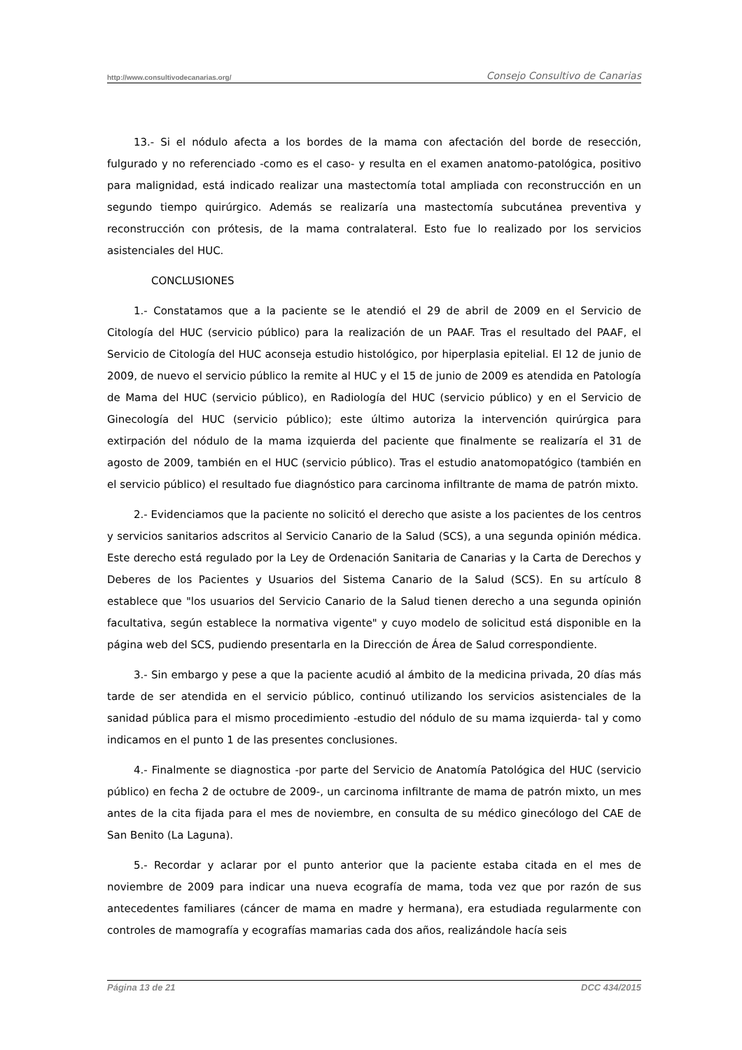http://www.consultivodecanarias.org/ Consejo Consultivo de Canarias
13.- Si el nódulo afecta a los bordes de la mama con afectación del borde de resección, fulgurado y no referenciado -como es el caso- y resulta en el examen anatomo-patológica, positivo para malignidad, está indicado realizar una mastectomía total ampliada con reconstrucción en un segundo tiempo quirúrgico. Además se realizaría una mastectomía subcutánea preventiva y reconstrucción con prótesis, de la mama contralateral. Esto fue lo realizado por los servicios asistenciales del HUC.
CONCLUSIONES
1.- Constatamos que a la paciente se le atendió el 29 de abril de 2009 en el Servicio de Citología del HUC (servicio público) para la realización de un PAAF. Tras el resultado del PAAF, el Servicio de Citología del HUC aconseja estudio histológico, por hiperplasia epitelial. El 12 de junio de 2009, de nuevo el servicio público la remite al HUC y el 15 de junio de 2009 es atendida en Patología de Mama del HUC (servicio público), en Radiología del HUC (servicio público) y en el Servicio de Ginecología del HUC (servicio público); este último autoriza la intervención quirúrgica para extirpación del nódulo de la mama izquierda del paciente que finalmente se realizaría el 31 de agosto de 2009, también en el HUC (servicio público). Tras el estudio anatomopatógico (también en el servicio público) el resultado fue diagnóstico para carcinoma infiltrante de mama de patrón mixto.
2.- Evidenciamos que la paciente no solicitó el derecho que asiste a los pacientes de los centros y servicios sanitarios adscritos al Servicio Canario de la Salud (SCS), a una segunda opinión médica. Este derecho está regulado por la Ley de Ordenación Sanitaria de Canarias y la Carta de Derechos y Deberes de los Pacientes y Usuarios del Sistema Canario de la Salud (SCS). En su artículo 8 establece que "los usuarios del Servicio Canario de la Salud tienen derecho a una segunda opinión facultativa, según establece la normativa vigente" y cuyo modelo de solicitud está disponible en la página web del SCS, pudiendo presentarla en la Dirección de Área de Salud correspondiente.
3.- Sin embargo y pese a que la paciente acudió al ámbito de la medicina privada, 20 días más tarde de ser atendida en el servicio público, continuó utilizando los servicios asistenciales de la sanidad pública para el mismo procedimiento -estudio del nódulo de su mama izquierda- tal y como indicamos en el punto 1 de las presentes conclusiones.
4.- Finalmente se diagnostica -por parte del Servicio de Anatomía Patológica del HUC (servicio público) en fecha 2 de octubre de 2009-, un carcinoma infiltrante de mama de patrón mixto, un mes antes de la cita fijada para el mes de noviembre, en consulta de su médico ginecólogo del CAE de San Benito (La Laguna).
5.- Recordar y aclarar por el punto anterior que la paciente estaba citada en el mes de noviembre de 2009 para indicar una nueva ecografía de mama, toda vez que por razón de sus antecedentes familiares (cáncer de mama en madre y hermana), era estudiada regularmente con controles de mamografía y ecografías mamarias cada dos años, realizándole hacía seis
Página 13 de 21 DCC 434/2015